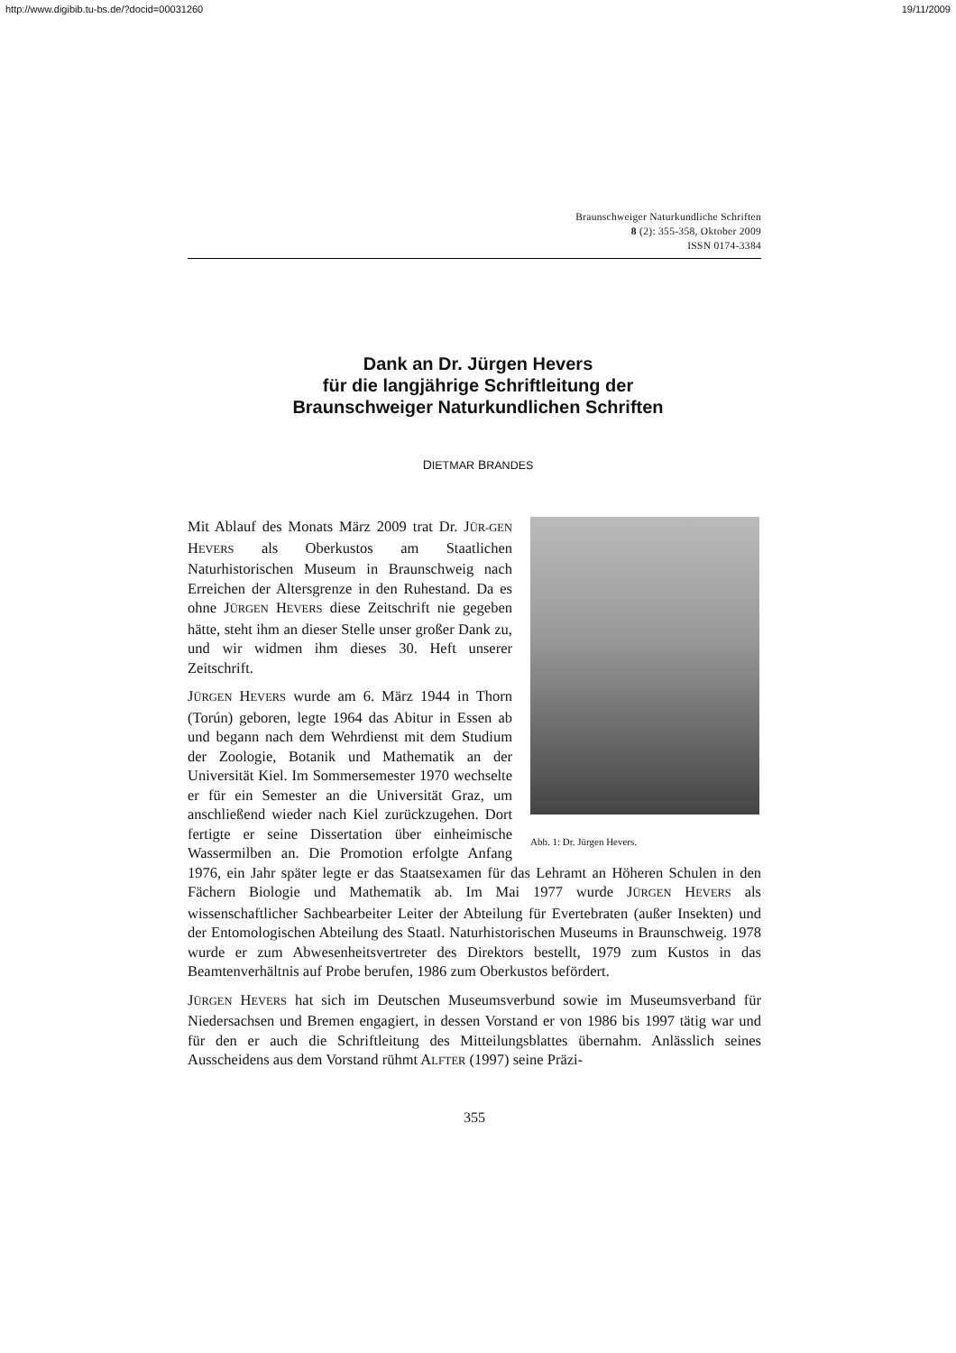http://www.digibib.tu-bs.de/?docid=00031260 19/11/2009
Braunschweiger Naturkundliche Schriften
8 (2): 355-358, Oktober 2009
ISSN 0174-3384
Dank an Dr. Jürgen Hevers
für die langjährige Schriftleitung der
Braunschweiger Naturkundlichen Schriften
DIETMAR BRANDES
Abb. 1: Dr. Jürgen Hevers.
Mit Ablauf des Monats März 2009 trat Dr. JÜR-GEN HEVERS als Oberkustos am Staatlichen Naturhistorischen Museum in Braunschweig nach Erreichen der Altersgrenze in den Ruhestand. Da es ohne JÜRGEN HEVERS diese Zeitschrift nie gegeben hätte, steht ihm an dieser Stelle unser großer Dank zu, und wir widmen ihm dieses 30. Heft unserer Zeitschrift.
JÜRGEN HEVERS wurde am 6. März 1944 in Thorn (Torún) geboren, legte 1964 das Abitur in Essen ab und begann nach dem Wehrdienst mit dem Studium der Zoologie, Botanik und Mathematik an der Universität Kiel. Im Sommersemester 1970 wechselte er für ein Semester an die Universität Graz, um anschließend wieder nach Kiel zurückzugehen. Dort fertigte er seine Dissertation über einheimische Wassermilben an. Die Promotion erfolgte Anfang 1976, ein Jahr später legte er das Staatsexamen für das Lehramt an Höheren Schulen in den Fächern Biologie und Mathematik ab. Im Mai 1977 wurde JÜRGEN HEVERS als wissenschaftlicher Sachbearbeiter Leiter der Abteilung für Evertebraten (außer Insekten) und der Entomologischen Abteilung des Staatl. Naturhistorischen Museums in Braunschweig. 1978 wurde er zum Abwesenheitsvertreter des Direktors bestellt, 1979 zum Kustos in das Beamtenverhältnis auf Probe berufen, 1986 zum Oberkustos befördert.
JÜRGEN HEVERS hat sich im Deutschen Museumsverbund sowie im Museumsverband für Niedersachsen und Bremen engagiert, in dessen Vorstand er von 1986 bis 1997 tätig war und für den er auch die Schriftleitung des Mitteilungsblattes übernahm. Anlässlich seines Ausscheidens aus dem Vorstand rühmt ALFTER (1997) seine Präzi-
355